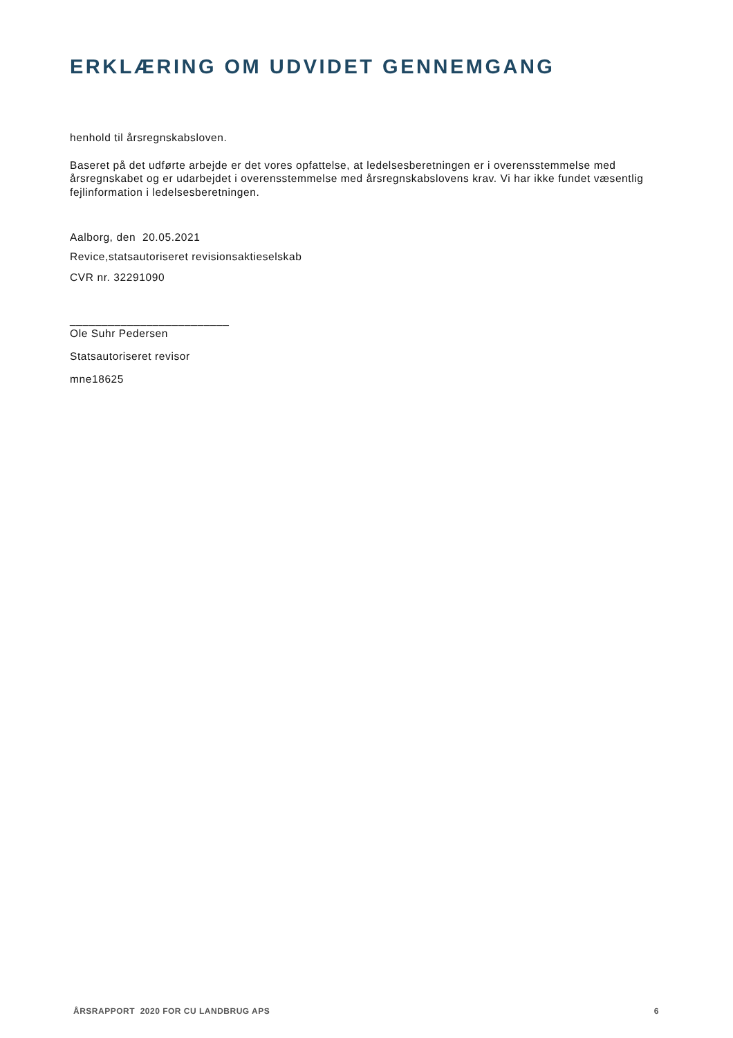ERKLÆRING OM UDVIDET GENNEMGANG
henhold til årsregnskabsloven.
Baseret på det udførte arbejde er det vores opfattelse, at ledelsesberetningen er i overensstemmelse med årsregnskabet og er udarbejdet i overensstemmelse med årsregnskabslovens krav. Vi har ikke fundet væsentlig fejlinformation i ledelsesberetningen.
Aalborg, den 20.05.2021
Revice,statsautoriseret revisionsaktieselskab
CVR nr. 32291090
_________________________
Ole Suhr Pedersen
Statsautoriseret revisor
mne18625
ÅRSRAPPORT 2020 FOR CU LANDBRUG APS 6